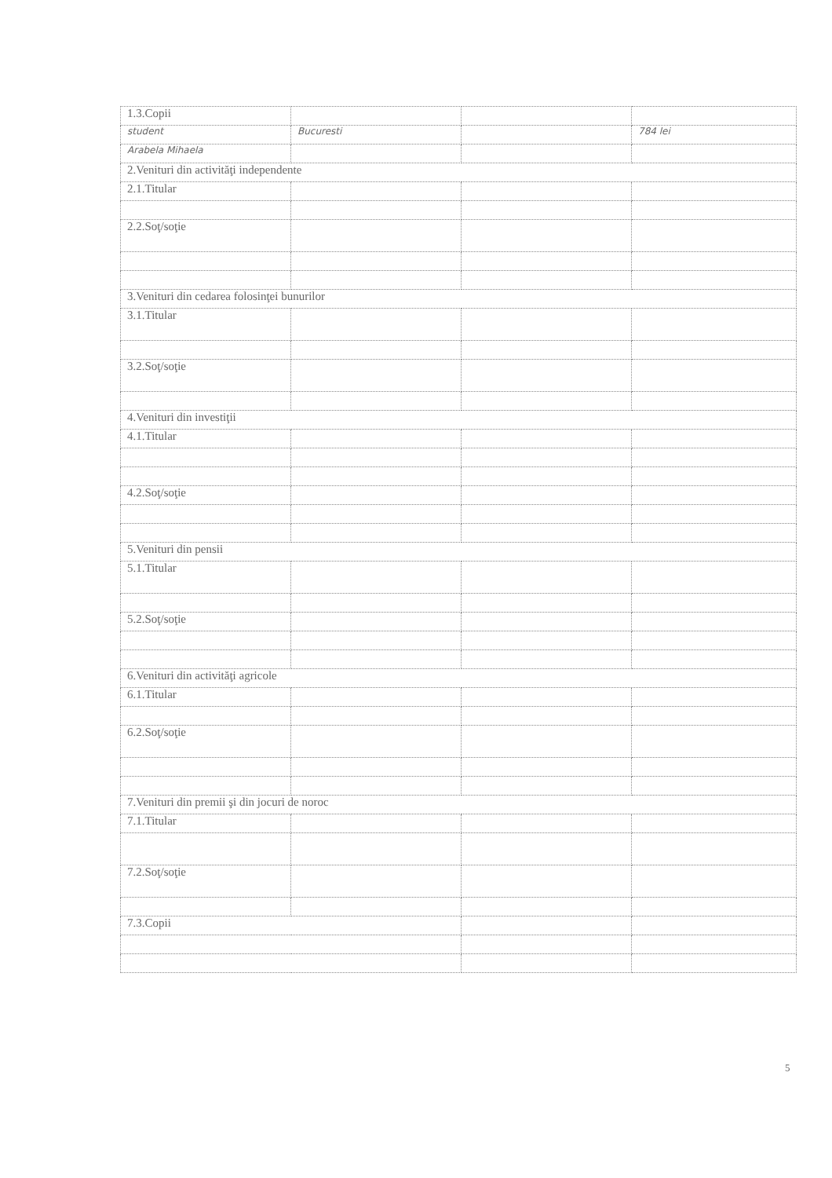| 1.3.Copii | | | |
| student | Bucuresti | | 784 lei |
| Arabela Mihaela | | | |
| 2.Venituri din activităţi independente | | | |
| 2.1.Titular | | | |
| 2.2.Soţ/soţie | | | |
| 3.Venituri din cedarea folosinţei bunurilor | | | |
| 3.1.Titular | | | |
| 3.2.Soţ/soţie | | | |
| 4.Venituri din investiţii | | | |
| 4.1.Titular | | | |
| 4.2.Soţ/soţie | | | |
| 5.Venituri din pensii | | | |
| 5.1.Titular | | | |
| 5.2.Soţ/soţie | | | |
| 6.Venituri din activităţi agricole | | | |
| 6.1.Titular | | | |
| 6.2.Soţ/soţie | | | |
| 7.Venituri din premii şi din jocuri de noroc | | | |
| 7.1.Titular | | | |
| 7.2.Soţ/soţie | | | |
| 7.3.Copii | | | |
5